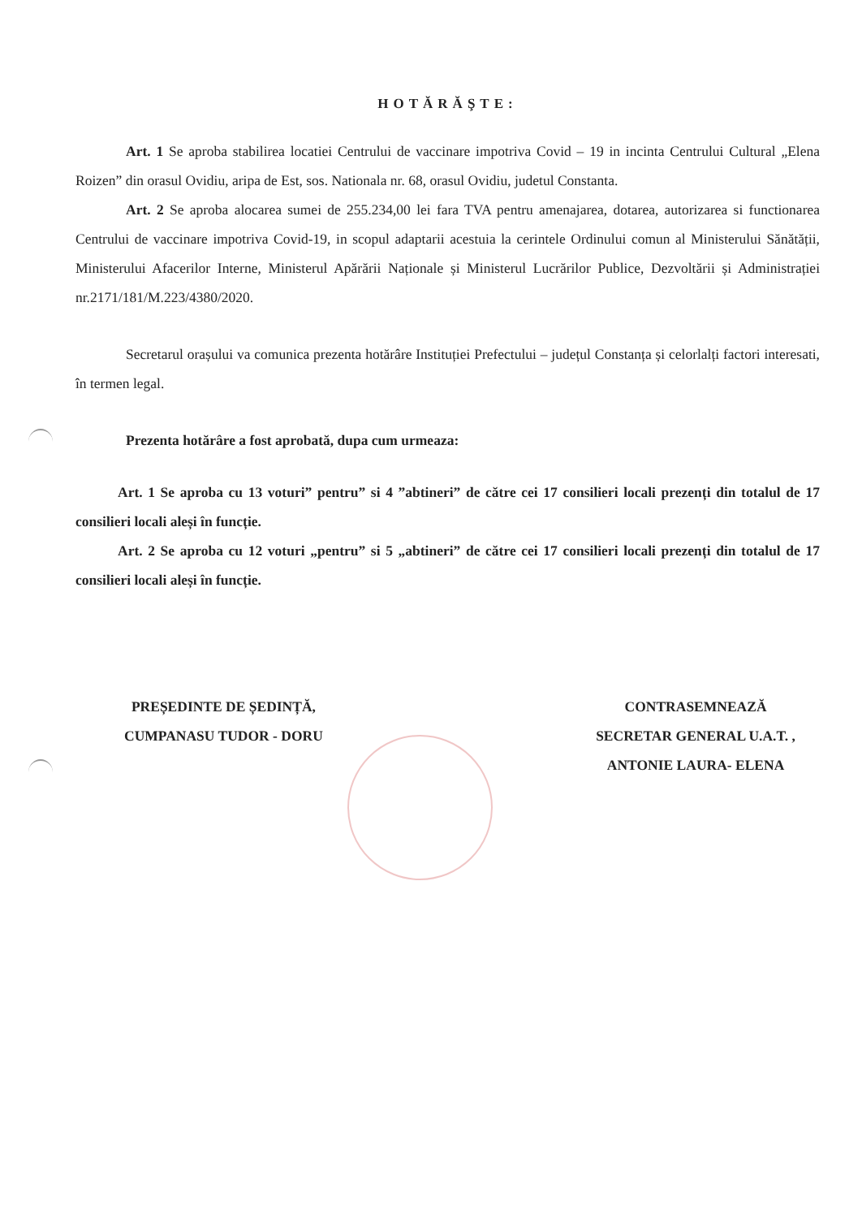HOTĂRĂŞTE:
Art. 1 Se aproba stabilirea locatiei Centrului de vaccinare impotriva Covid – 19 in incinta Centrului Cultural „Elena Roizen” din orasul Ovidiu, aripa de Est, sos. Nationala nr. 68, orasul Ovidiu, judetul Constanta.
Art. 2 Se aproba alocarea sumei de 255.234,00 lei fara TVA pentru amenajarea, dotarea, autorizarea si functionarea Centrului de vaccinare impotriva Covid-19, in scopul adaptarii acestuia la cerintele Ordinului comun al Ministerului Sănătății, Ministerului Afacerilor Interne, Ministerul Apărării Naționale și Ministerul Lucrărilor Publice, Dezvoltării și Administrației nr.2171/181/M.223/4380/2020.
Secretarul orașului va comunica prezenta hotărâre Instituției Prefectului – județul Constanța și celorlalți factori interesati, în termen legal.
Prezenta hotărâre a fost aprobată, dupa cum urmeaza:
Art. 1 Se aproba cu 13 voturi” pentru” si 4 ”abtineri” de către cei 17 consilieri locali prezenți din totalul de 17 consilieri locali aleși în funcție.
Art. 2 Se aproba cu 12 voturi „pentru” si 5 „abtineri” de către cei 17 consilieri locali prezenți din totalul de 17 consilieri locali aleși în funcție.
PREȘEDINTE DE ȘEDINȚĂ,
CUMPANASU TUDOR - DORU
CONTRASEMNEAZĂ
SECRETAR GENERAL U.A.T. ,
ANTONIE LAURA- ELENA